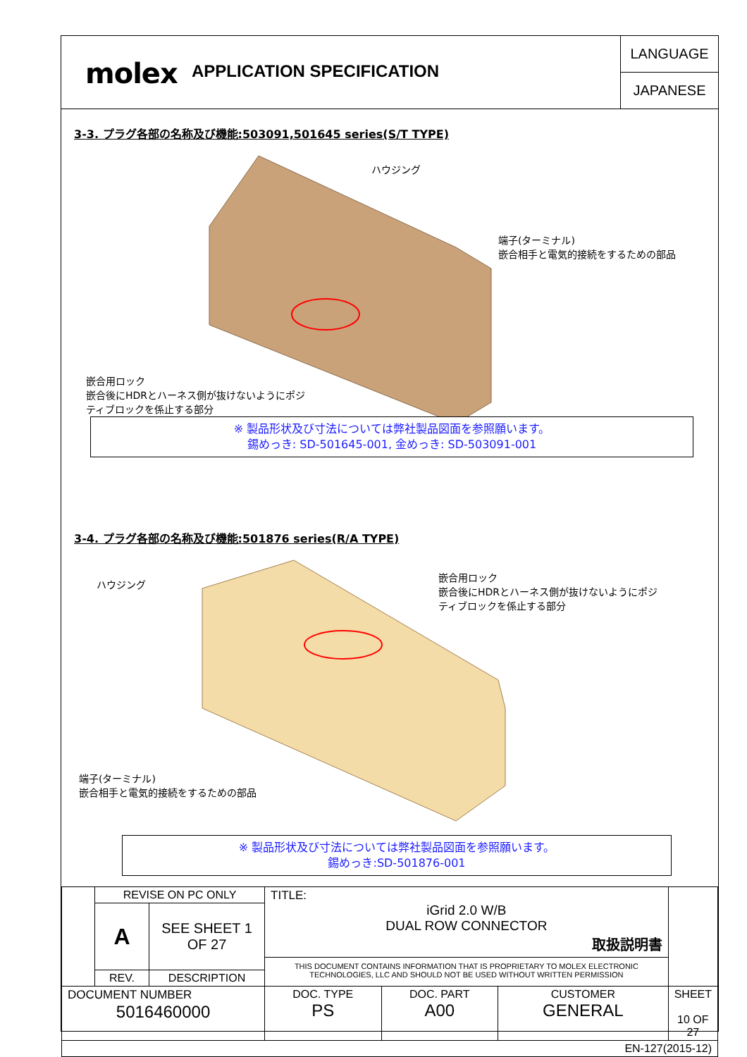molex
APPLICATION SPECIFICATION
LANGUAGE
JAPANESE
3-3. プラグ各部の名称及び機能:503091,501645 series(S/T TYPE)
ハウジング
端子(ターミナル)
嵌合相手と電気的接続をするための部品
嵌合用ロック
嵌合後にHDRとハーネス側が抜けないようにポジ
ティブロックを係止する部分
※ 製品形状及び寸法については弊社製品図面を参照願います。
錫めっき: SD-501645-001, 金めっき: SD-503091-001
3-4. プラグ各部の名称及び機能:501876 series(R/A TYPE)
ハウジング
嵌合用ロック
嵌合後にHDRとハーネス側が抜けないようにポジ
ティブロックを係止する部分
端子(ターミナル)
嵌合相手と電気的接続をするための部品
※ 製品形状及び寸法については弊社製品図面を参照願います。
錫めっき:SD-501876-001
| | REVISE ON PC ONLY | | TITLE: iGrid 2.0 W/B DUAL ROW CONNECTOR 取扱説明書 THIS DOCUMENT CONTAINS INFORMATION THAT IS PROPRIETARY TO MOLEX ELECTRONIC TECHNOLOGIES, LLC AND SHOULD NOT BE USED WITHOUT WRITTEN PERMISSION | | | |
| | A | SEE SHEET 1 OF 27 | | | | |
| | REV. | DESCRIPTION | | | | |
| DOCUMENT NUMBER 5016460000 | | | DOC. TYPE PS | DOC. PART A00 | CUSTOMER GENERAL | SHEET 10 OF 27 |
| EN-127(2015-12) | | | | | | |